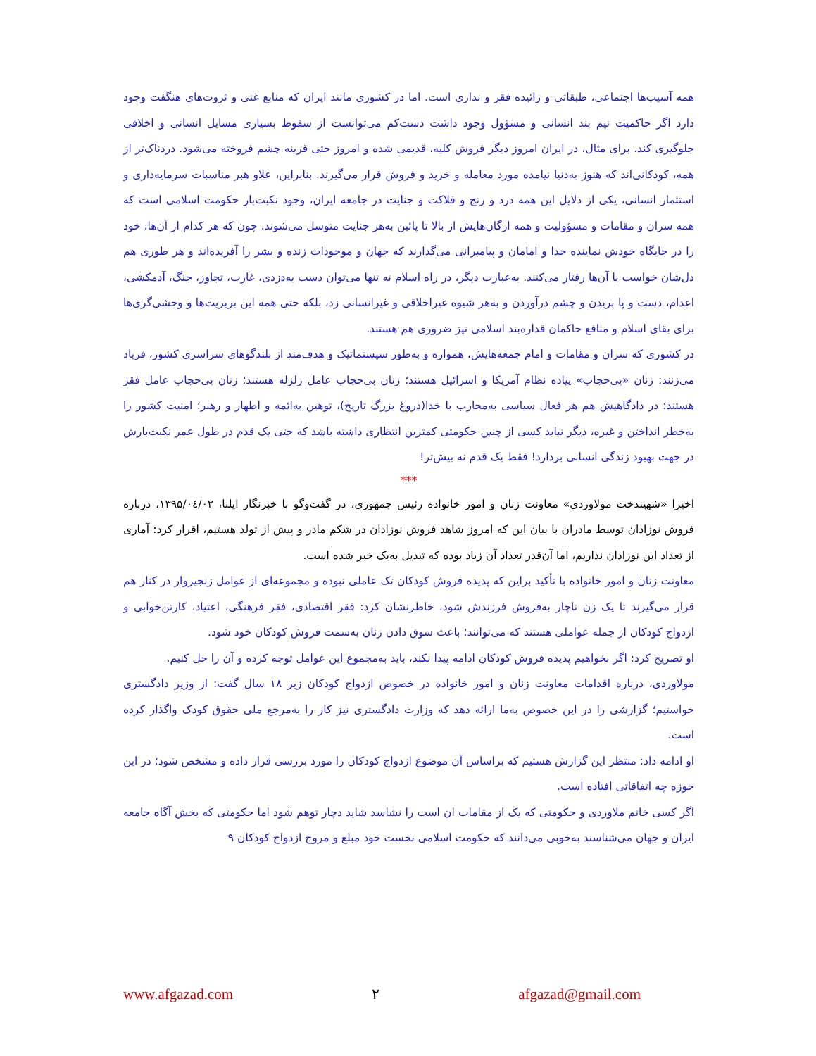همه آسیب‌ها اجتماعی، طبقاتی و زائیده فقر و نداری است. اما در کشوری مانند ایران که منابع غنی و ثروت‌های هنگفت وجود دارد اگر حاکمیت نیم بند انسانی و مسؤول وجود داشت دست‌کم می‌توانست از سقوط بسیاری مسایل انسانی و اخلاقی جلوگیری کند. برای مثال، در ایران امروز دیگر فروش کلیه، قدیمی شده و امروز حتی قرینه چشم فروخته می‌شود. دردناک‌تر از همه، کودکانی‌اند که هنوز به‌دنیا نیامده مورد معامله و خرید و فروش قرار می‌گیرند. بنابراین، علاو هبر مناسبات سرمایه‌داری و استثمار انسانی، یکی از دلایل این همه درد و رنج و فلاکت و جنایت در جامعه ایران، وجود نکبت‌بار حکومت اسلامی است که همه سران و مقامات و مسؤولیت و همه ارگان‌هایش از بالا تا پائین به‌هر جنایت متوسل می‌شوند. چون که هر کدام از آن‌ها، خود را در جایگاه خودش نماینده خدا و امامان و پیامبرانی می‌گذارند که جهان و موجودات زنده و بشر را آفریده‌اند و هر طوری هم دل‌شان خواست با آن‌ها رفتار می‌کنند. به‌عبارت دیگر، در راه اسلام نه تنها می‌توان دست به‌دزدی، غارت، تجاوز، جنگ، آدمکشی، اعدام، دست و پا بریدن و چشم درآوردن و به‌هر شیوه غیراخلاقی و غیرانسانی زد، بلکه حتی همه این بربریت‌ها و وحشی‌گری‌ها برای بقای اسلام و منافع حاکمان قداره‌بند اسلامی نیز ضروری هم هستند.
در کشوری که سران و مقامات و امام جمعه‌هایش، همواره و به‌طور سیستماتیک و هدف‌مند از بلندگوهای سراسری کشور، فریاد می‌زنند: زنان «بی‌حجاب» پیاده نظام آمریکا و اسرائیل هستند؛ زنان بی‌حجاب عامل زلزله هستند؛ زنان بی‌حجاب عامل فقر هستند؛ در دادگاهیش هم هر فعال سیاسی به‌محارب با خدا(دروغ بزرگ تاریخ)، توهین به‌ائمه و اطهار و رهبر؛ امنیت کشور را به‌خطر انداختن و غیره، دیگر نباید کسی از چنین حکومتی کمترین انتظاری داشته باشد که حتی یک قدم در طول عمر نکبت‌بارش در جهت بهبود زندگی انسانی بردارد! فقط یک قدم نه بیش‌تر!
***
اخیرا «شهیندخت مولاوردی» معاونت زنان و امور خانواده رئیس جمهوری، در گفت‌وگو با خبرنگار ایلنا، ۱۳۹۵/۰٤/۰۲، درباره فروش نوزادان توسط مادران با بیان این که امروز شاهد فروش نوزادان در شکم مادر و پیش از تولد هستیم، اقرار کرد: آماری از تعداد این نوزادان نداریم، اما آن‌قدر تعداد آن زیاد بوده که تبدیل به‌یک خبر شده است.
معاونت زنان و امور خانواده با تأکید براین که پدیده فروش کودکان تک عاملی نبوده و مجموعه‌ای از عوامل زنجیروار در کنار هم قرار می‌گیرند تا یک زن ناچار به‌فروش فرزندش شود، خاطرنشان کرد: فقر اقتصادی، فقر فرهنگی، اعتیاد، کارتن‌خوابی و ازدواج کودکان از جمله عواملی هستند که می‌توانند؛ باعث سوق دادن زنان به‌سمت فروش کودکان خود شود.
او تصریح کرد: اگر بخواهیم پدیده فروش کودکان ادامه پیدا نکند، باید به‌مجموع این عوامل توجه کرده و آن را حل کنیم.
مولاوردی، درباره اقدامات معاونت زنان و امور خانواده در خصوص ازدواج کودکان زیر ۱۸ سال گفت: از وزیر دادگستری خواستیم؛ گزارشی را در این خصوص به‌ما ارائه دهد که وزارت دادگستری نیز کار را به‌مرجع ملی حقوق کودک واگذار کرده است.
او ادامه داد: منتظر این گزارش هستیم که براساس آن موضوع ازدواج کودکان را مورد بررسی قرار داده و مشخص شود؛ در این حوزه چه اتفاقاتی افتاده است.
اگر کسی خانم ملاوردی و حکومتی که یک از مقامات ان است را نشاسد شاید دچار توهم شود اما حکومتی که بخش آگاه جامعه ایران و جهان می‌شناسند به‌خوبی می‌دانند که حکومت اسلامی نخست خود مبلغ و مروج ازدواج کودکان ۹
www.afgazad.com ۲ afgazad@gmail.com